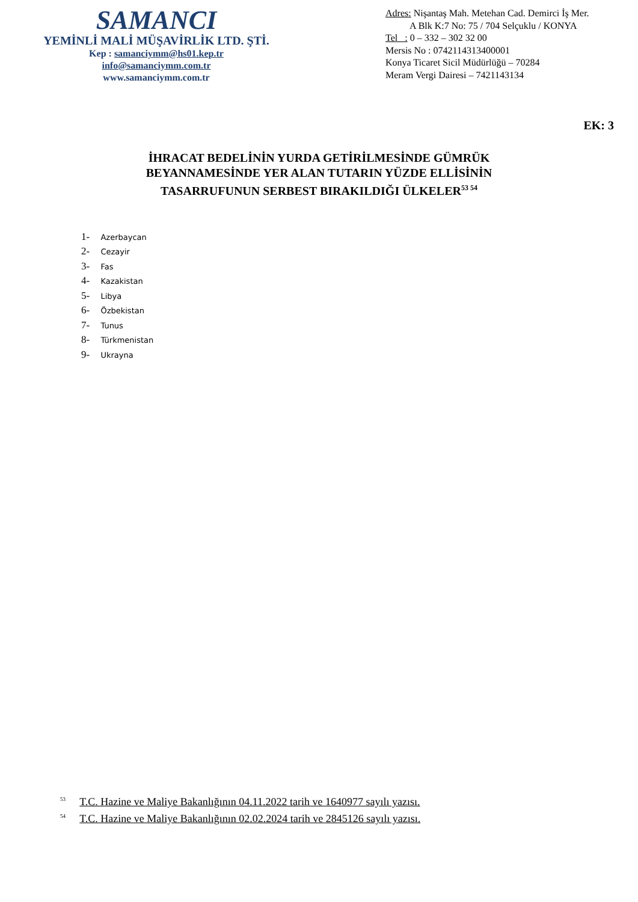SAMANCI
YEMİNLİ MALİ MÜŞAVİRLİK LTD. ŞTİ.
Kep : samanciymm@hs01.kep.tr
info@samanciymm.com.tr
www.samanciymm.com.tr
Adres: Nişantaş Mah. Metehan Cad. Demirci İş Mer.
A Blk K:7 No: 75 / 704 Selçuklu / KONYA
Tel : 0 – 332 – 302 32 00
Mersis No : 0742114313400001
Konya Ticaret Sicil Müdürlüğü – 70284
Meram Vergi Dairesi – 7421143134
EK: 3
İHRACAT BEDELİNİN YURDA GETİRİLMESİNDE GÜMRÜK
BEYANNAMESİNDE YER ALAN TUTARIN YÜZDE ELLİSİNİN
TASARRUFUNUN SERBEST BIRAKILDIĞI ÜLKELER<sup>53 54</sup>
1- Azerbaycan
2- Cezayir
3- Fas
4- Kazakistan
5- Libya
6- Özbekistan
7- Tunus
8- Türkmenistan
9- Ukrayna
<sup>53</sup> T.C. Hazine ve Maliye Bakanlığının 04.11.2022 tarih ve 1640977 sayılı yazısı.
<sup>54</sup> T.C. Hazine ve Maliye Bakanlığının 02.02.2024 tarih ve 2845126 sayılı yazısı.